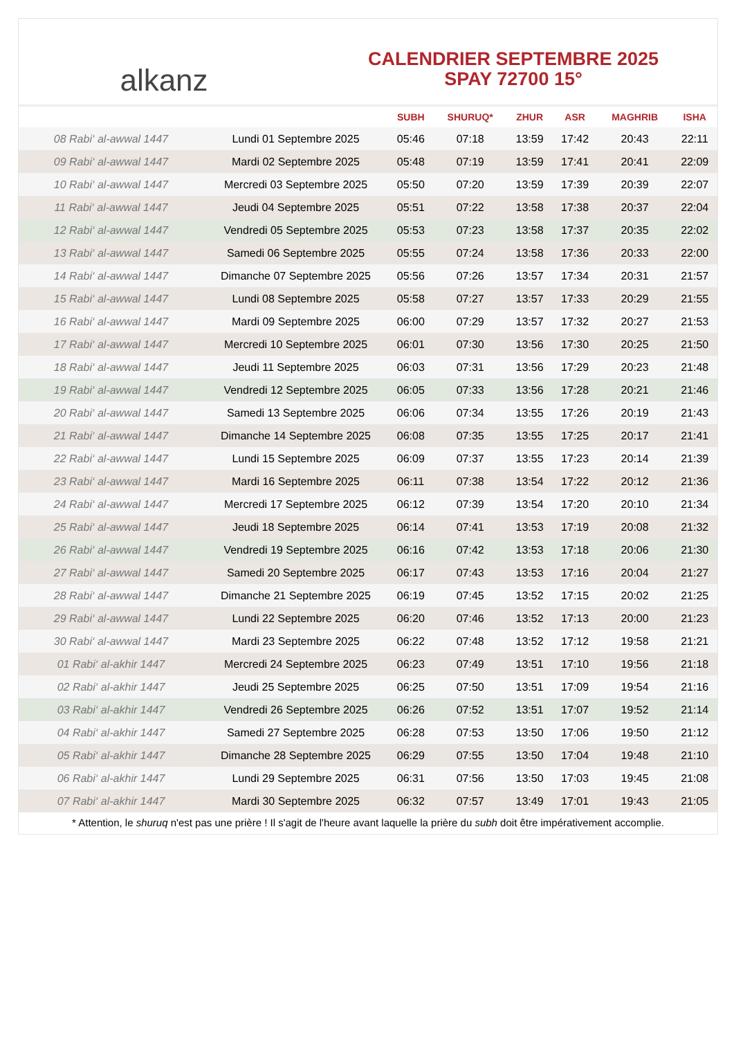alkanz
CALENDRIER SEPTEMBRE 2025
SPAY 72700 15°
| | | SUBH | SHURUQ* | ZHUR | ASR | MAGHRIB | ISHA |
| --- | --- | --- | --- | --- | --- | --- | --- |
| 08 Rabi‘ al-awwal 1447 | Lundi 01 Septembre 2025 | 05:46 | 07:18 | 13:59 | 17:42 | 20:43 | 22:11 |
| 09 Rabi‘ al-awwal 1447 | Mardi 02 Septembre 2025 | 05:48 | 07:19 | 13:59 | 17:41 | 20:41 | 22:09 |
| 10 Rabi‘ al-awwal 1447 | Mercredi 03 Septembre 2025 | 05:50 | 07:20 | 13:59 | 17:39 | 20:39 | 22:07 |
| 11 Rabi‘ al-awwal 1447 | Jeudi 04 Septembre 2025 | 05:51 | 07:22 | 13:58 | 17:38 | 20:37 | 22:04 |
| 12 Rabi‘ al-awwal 1447 | Vendredi 05 Septembre 2025 | 05:53 | 07:23 | 13:58 | 17:37 | 20:35 | 22:02 |
| 13 Rabi‘ al-awwal 1447 | Samedi 06 Septembre 2025 | 05:55 | 07:24 | 13:58 | 17:36 | 20:33 | 22:00 |
| 14 Rabi‘ al-awwal 1447 | Dimanche 07 Septembre 2025 | 05:56 | 07:26 | 13:57 | 17:34 | 20:31 | 21:57 |
| 15 Rabi‘ al-awwal 1447 | Lundi 08 Septembre 2025 | 05:58 | 07:27 | 13:57 | 17:33 | 20:29 | 21:55 |
| 16 Rabi‘ al-awwal 1447 | Mardi 09 Septembre 2025 | 06:00 | 07:29 | 13:57 | 17:32 | 20:27 | 21:53 |
| 17 Rabi‘ al-awwal 1447 | Mercredi 10 Septembre 2025 | 06:01 | 07:30 | 13:56 | 17:30 | 20:25 | 21:50 |
| 18 Rabi‘ al-awwal 1447 | Jeudi 11 Septembre 2025 | 06:03 | 07:31 | 13:56 | 17:29 | 20:23 | 21:48 |
| 19 Rabi‘ al-awwal 1447 | Vendredi 12 Septembre 2025 | 06:05 | 07:33 | 13:56 | 17:28 | 20:21 | 21:46 |
| 20 Rabi‘ al-awwal 1447 | Samedi 13 Septembre 2025 | 06:06 | 07:34 | 13:55 | 17:26 | 20:19 | 21:43 |
| 21 Rabi‘ al-awwal 1447 | Dimanche 14 Septembre 2025 | 06:08 | 07:35 | 13:55 | 17:25 | 20:17 | 21:41 |
| 22 Rabi‘ al-awwal 1447 | Lundi 15 Septembre 2025 | 06:09 | 07:37 | 13:55 | 17:23 | 20:14 | 21:39 |
| 23 Rabi‘ al-awwal 1447 | Mardi 16 Septembre 2025 | 06:11 | 07:38 | 13:54 | 17:22 | 20:12 | 21:36 |
| 24 Rabi‘ al-awwal 1447 | Mercredi 17 Septembre 2025 | 06:12 | 07:39 | 13:54 | 17:20 | 20:10 | 21:34 |
| 25 Rabi‘ al-awwal 1447 | Jeudi 18 Septembre 2025 | 06:14 | 07:41 | 13:53 | 17:19 | 20:08 | 21:32 |
| 26 Rabi‘ al-awwal 1447 | Vendredi 19 Septembre 2025 | 06:16 | 07:42 | 13:53 | 17:18 | 20:06 | 21:30 |
| 27 Rabi‘ al-awwal 1447 | Samedi 20 Septembre 2025 | 06:17 | 07:43 | 13:53 | 17:16 | 20:04 | 21:27 |
| 28 Rabi‘ al-awwal 1447 | Dimanche 21 Septembre 2025 | 06:19 | 07:45 | 13:52 | 17:15 | 20:02 | 21:25 |
| 29 Rabi‘ al-awwal 1447 | Lundi 22 Septembre 2025 | 06:20 | 07:46 | 13:52 | 17:13 | 20:00 | 21:23 |
| 30 Rabi‘ al-awwal 1447 | Mardi 23 Septembre 2025 | 06:22 | 07:48 | 13:52 | 17:12 | 19:58 | 21:21 |
| 01 Rabi‘ al-akhir 1447 | Mercredi 24 Septembre 2025 | 06:23 | 07:49 | 13:51 | 17:10 | 19:56 | 21:18 |
| 02 Rabi‘ al-akhir 1447 | Jeudi 25 Septembre 2025 | 06:25 | 07:50 | 13:51 | 17:09 | 19:54 | 21:16 |
| 03 Rabi‘ al-akhir 1447 | Vendredi 26 Septembre 2025 | 06:26 | 07:52 | 13:51 | 17:07 | 19:52 | 21:14 |
| 04 Rabi‘ al-akhir 1447 | Samedi 27 Septembre 2025 | 06:28 | 07:53 | 13:50 | 17:06 | 19:50 | 21:12 |
| 05 Rabi‘ al-akhir 1447 | Dimanche 28 Septembre 2025 | 06:29 | 07:55 | 13:50 | 17:04 | 19:48 | 21:10 |
| 06 Rabi‘ al-akhir 1447 | Lundi 29 Septembre 2025 | 06:31 | 07:56 | 13:50 | 17:03 | 19:45 | 21:08 |
| 07 Rabi‘ al-akhir 1447 | Mardi 30 Septembre 2025 | 06:32 | 07:57 | 13:49 | 17:01 | 19:43 | 21:05 |
* Attention, le shuruq n'est pas une prière ! Il s'agit de l'heure avant laquelle la prière du subh doit être impérativement accomplie.